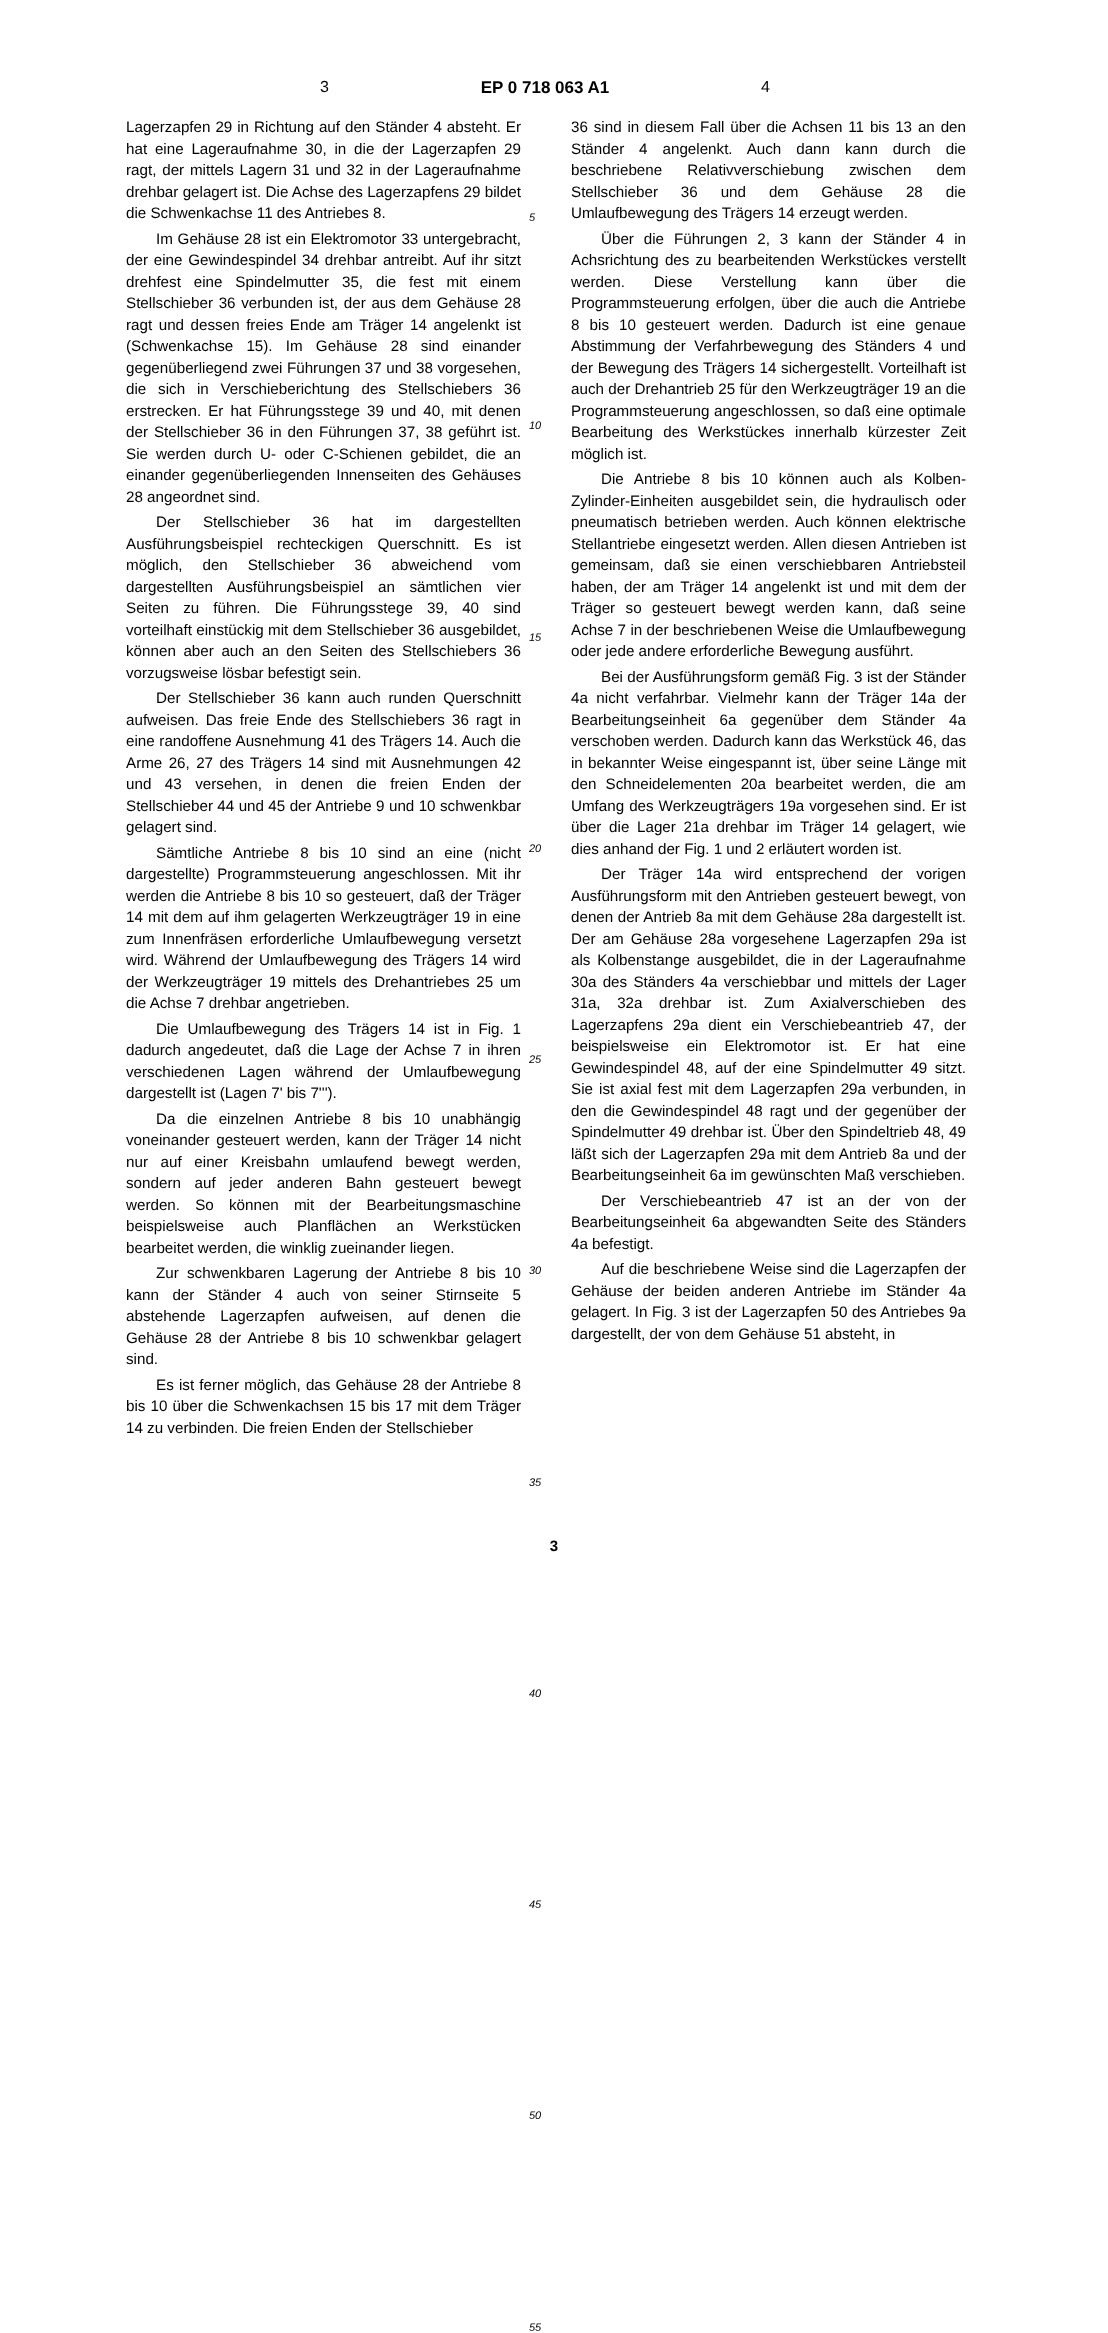3 EP 0 718 063 A1 4
Lagerzapfen 29 in Richtung auf den Ständer 4 absteht. Er hat eine Lageraufnahme 30, in die der Lagerzapfen 29 ragt, der mittels Lagern 31 und 32 in der Lageraufnahme drehbar gelagert ist. Die Achse des Lagerzapfens 29 bildet die Schwenkachse 11 des Antriebes 8.
Im Gehäuse 28 ist ein Elektromotor 33 untergebracht, der eine Gewindespindel 34 drehbar antreibt. Auf ihr sitzt drehfest eine Spindelmutter 35, die fest mit einem Stellschieber 36 verbunden ist, der aus dem Gehäuse 28 ragt und dessen freies Ende am Träger 14 angelenkt ist (Schwenkachse 15). Im Gehäuse 28 sind einander gegenüberliegend zwei Führungen 37 und 38 vorgesehen, die sich in Verschieberichtung des Stellschiebers 36 erstrecken. Er hat Führungsstege 39 und 40, mit denen der Stellschieber 36 in den Führungen 37, 38 geführt ist. Sie werden durch U- oder C-Schienen gebildet, die an einander gegenüberliegenden Innenseiten des Gehäuses 28 angeordnet sind.
Der Stellschieber 36 hat im dargestellten Ausführungsbeispiel rechteckigen Querschnitt. Es ist möglich, den Stellschieber 36 abweichend vom dargestellten Ausführungsbeispiel an sämtlichen vier Seiten zu führen. Die Führungsstege 39, 40 sind vorteilhaft einstückig mit dem Stellschieber 36 ausgebildet, können aber auch an den Seiten des Stellschiebers 36 vorzugsweise lösbar befestigt sein.
Der Stellschieber 36 kann auch runden Querschnitt aufweisen. Das freie Ende des Stellschiebers 36 ragt in eine randoffene Ausnehmung 41 des Trägers 14. Auch die Arme 26, 27 des Trägers 14 sind mit Ausnehmungen 42 und 43 versehen, in denen die freien Enden der Stellschieber 44 und 45 der Antriebe 9 und 10 schwenkbar gelagert sind.
Sämtliche Antriebe 8 bis 10 sind an eine (nicht dargestellte) Programmsteuerung angeschlossen. Mit ihr werden die Antriebe 8 bis 10 so gesteuert, daß der Träger 14 mit dem auf ihm gelagerten Werkzeugträger 19 in eine zum Innenfräsen erforderliche Umlaufbewegung versetzt wird. Während der Umlaufbewegung des Trägers 14 wird der Werkzeugträger 19 mittels des Drehantriebes 25 um die Achse 7 drehbar angetrieben.
Die Umlaufbewegung des Trägers 14 ist in Fig. 1 dadurch angedeutet, daß die Lage der Achse 7 in ihren verschiedenen Lagen während der Umlaufbewegung dargestellt ist (Lagen 7' bis 7''').
Da die einzelnen Antriebe 8 bis 10 unabhängig voneinander gesteuert werden, kann der Träger 14 nicht nur auf einer Kreisbahn umlaufend bewegt werden, sondern auf jeder anderen Bahn gesteuert bewegt werden. So können mit der Bearbeitungsmaschine beispielsweise auch Planflächen an Werkstücken bearbeitet werden, die winklig zueinander liegen.
Zur schwenkbaren Lagerung der Antriebe 8 bis 10 kann der Ständer 4 auch von seiner Stirnseite 5 abstehende Lagerzapfen aufweisen, auf denen die Gehäuse 28 der Antriebe 8 bis 10 schwenkbar gelagert sind.
Es ist ferner möglich, das Gehäuse 28 der Antriebe 8 bis 10 über die Schwenkachsen 15 bis 17 mit dem Träger 14 zu verbinden. Die freien Enden der Stellschieber
5
10
15
20
25
30
35
40
45
50
55
36 sind in diesem Fall über die Achsen 11 bis 13 an den Ständer 4 angelenkt. Auch dann kann durch die beschriebene Relativverschiebung zwischen dem Stellschieber 36 und dem Gehäuse 28 die Umlaufbewegung des Trägers 14 erzeugt werden.
Über die Führungen 2, 3 kann der Ständer 4 in Achsrichtung des zu bearbeitenden Werkstückes verstellt werden. Diese Verstellung kann über die Programmsteuerung erfolgen, über die auch die Antriebe 8 bis 10 gesteuert werden. Dadurch ist eine genaue Abstimmung der Verfahrbewegung des Ständers 4 und der Bewegung des Trägers 14 sichergestellt. Vorteilhaft ist auch der Drehantrieb 25 für den Werkzeugträger 19 an die Programmsteuerung angeschlossen, so daß eine optimale Bearbeitung des Werkstückes innerhalb kürzester Zeit möglich ist.
Die Antriebe 8 bis 10 können auch als Kolben-Zylinder-Einheiten ausgebildet sein, die hydraulisch oder pneumatisch betrieben werden. Auch können elektrische Stellantriebe eingesetzt werden. Allen diesen Antrieben ist gemeinsam, daß sie einen verschiebbaren Antriebsteil haben, der am Träger 14 angelenkt ist und mit dem der Träger so gesteuert bewegt werden kann, daß seine Achse 7 in der beschriebenen Weise die Umlaufbewegung oder jede andere erforderliche Bewegung ausführt.
Bei der Ausführungsform gemäß Fig. 3 ist der Ständer 4a nicht verfahrbar. Vielmehr kann der Träger 14a der Bearbeitungseinheit 6a gegenüber dem Ständer 4a verschoben werden. Dadurch kann das Werkstück 46, das in bekannter Weise eingespannt ist, über seine Länge mit den Schneidelementen 20a bearbeitet werden, die am Umfang des Werkzeugträgers 19a vorgesehen sind. Er ist über die Lager 21a drehbar im Träger 14 gelagert, wie dies anhand der Fig. 1 und 2 erläutert worden ist.
Der Träger 14a wird entsprechend der vorigen Ausführungsform mit den Antrieben gesteuert bewegt, von denen der Antrieb 8a mit dem Gehäuse 28a dargestellt ist. Der am Gehäuse 28a vorgesehene Lagerzapfen 29a ist als Kolbenstange ausgebildet, die in der Lageraufnahme 30a des Ständers 4a verschiebbar und mittels der Lager 31a, 32a drehbar ist. Zum Axialverschieben des Lagerzapfens 29a dient ein Verschiebeantrieb 47, der beispielsweise ein Elektromotor ist. Er hat eine Gewindespindel 48, auf der eine Spindelmutter 49 sitzt. Sie ist axial fest mit dem Lagerzapfen 29a verbunden, in den die Gewindespindel 48 ragt und der gegenüber der Spindelmutter 49 drehbar ist. Über den Spindeltrieb 48, 49 läßt sich der Lagerzapfen 29a mit dem Antrieb 8a und der Bearbeitungseinheit 6a im gewünschten Maß verschieben.
Der Verschiebeantrieb 47 ist an der von der Bearbeitungseinheit 6a abgewandten Seite des Ständers 4a befestigt.
Auf die beschriebene Weise sind die Lagerzapfen der Gehäuse der beiden anderen Antriebe im Ständer 4a gelagert. In Fig. 3 ist der Lagerzapfen 50 des Antriebes 9a dargestellt, der von dem Gehäuse 51 absteht, in
3